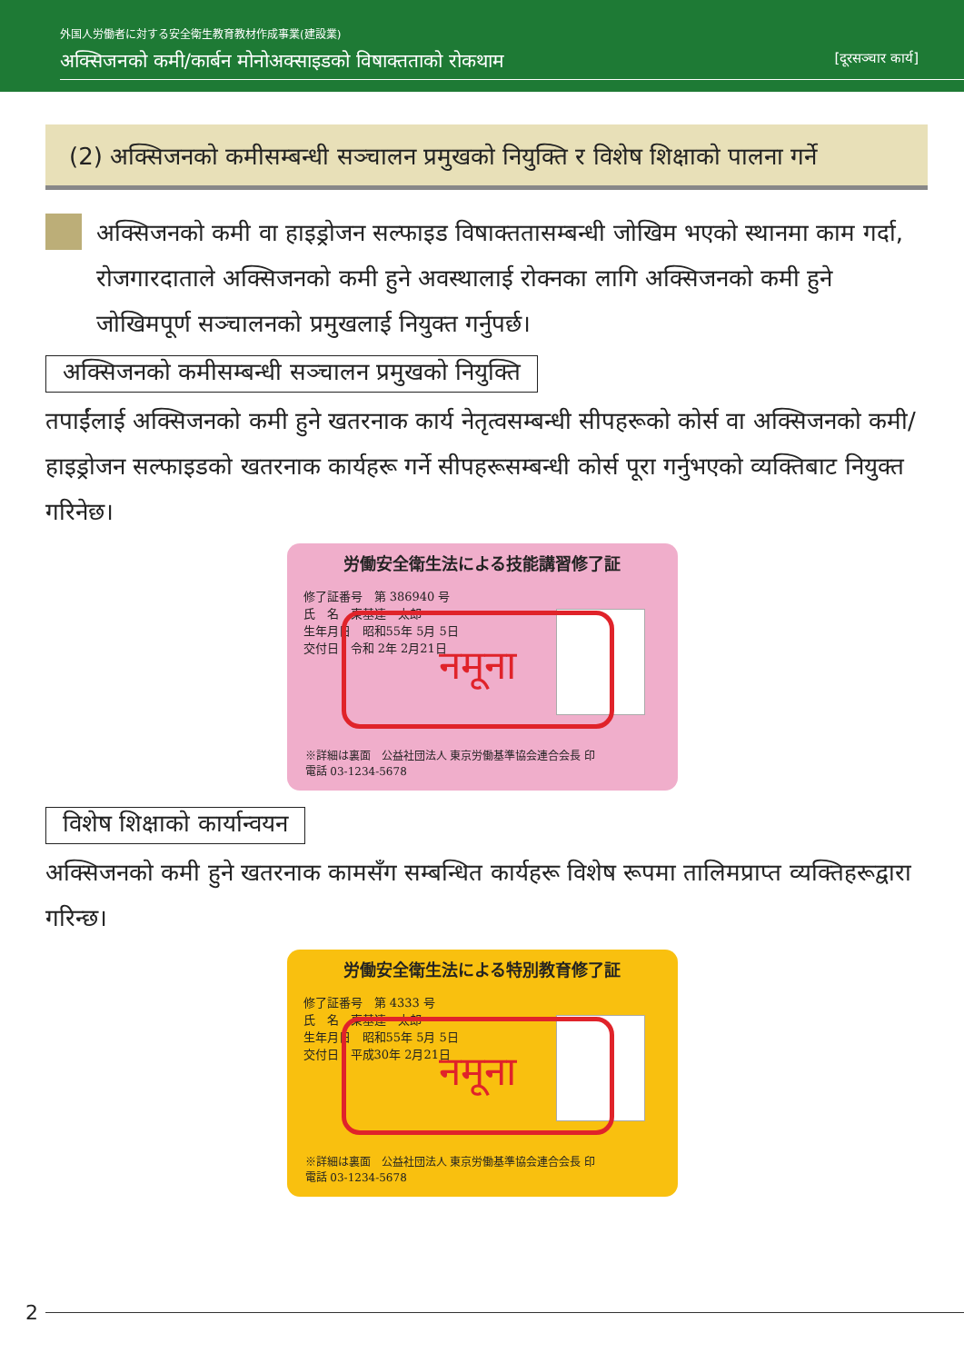外国人労働者に対する安全衛生教育教材作成事業(建設業)
अक्सिजनको कमी/कार्बन मोनोअक्साइडको विषाक्तताको रोकथाम [दूरसञ्चार कार्य]
(2) अक्सिजनको कमीसम्बन्धी सञ्चालन प्रमुखको नियुक्ति र विशेष शिक्षाको पालना गर्ने
अक्सिजनको कमी वा हाइड्रोजन सल्फाइड विषाक्ततासम्बन्धी जोखिम भएको स्थानमा काम गर्दा, रोजगारदाताले अक्सिजनको कमी हुने अवस्थालाई रोक्नका लागि अक्सिजनको कमी हुने जोखिमपूर्ण सञ्चालनको प्रमुखलाई नियुक्त गर्नुपर्छ।
अक्सिजनको कमीसम्बन्धी सञ्चालन प्रमुखको नियुक्ति
तपाईंलाई अक्सिजनको कमी हुने खतरनाक कार्य नेतृत्वसम्बन्धी सीपहरूको कोर्स वा अक्सिजनको कमी/हाइड्रोजन सल्फाइडको खतरनाक कार्यहरू गर्ने सीपहरूसम्बन्धी कोर्स पूरा गर्नुभएको व्यक्तिबाट नियुक्त गरिनेछ।
労働安全衛生法による技能講習修了証
修了証番号　第 386940 号
氏　名　東基連　太郎
生年月日　昭和55年 5月 5日
交付日　令和 2年 2月21日
नमूना
※詳細は裏面　公益社団法人 東京労働基準協会連合会長 印
電話 03-1234-5678
विशेष शिक्षाको कार्यान्वयन
अक्सिजनको कमी हुने खतरनाक कामसँग सम्बन्धित कार्यहरू विशेष रूपमा तालिमप्राप्त व्यक्तिहरूद्वारा गरिन्छ।
労働安全衛生法による特別教育修了証
修了証番号　第 4333 号
氏　名　東基連　太郎
生年月日　昭和55年 5月 5日
交付日　平成30年 2月21日
नमूना
※詳細は裏面　公益社団法人 東京労働基準協会連合会長 印
電話 03-1234-5678
2